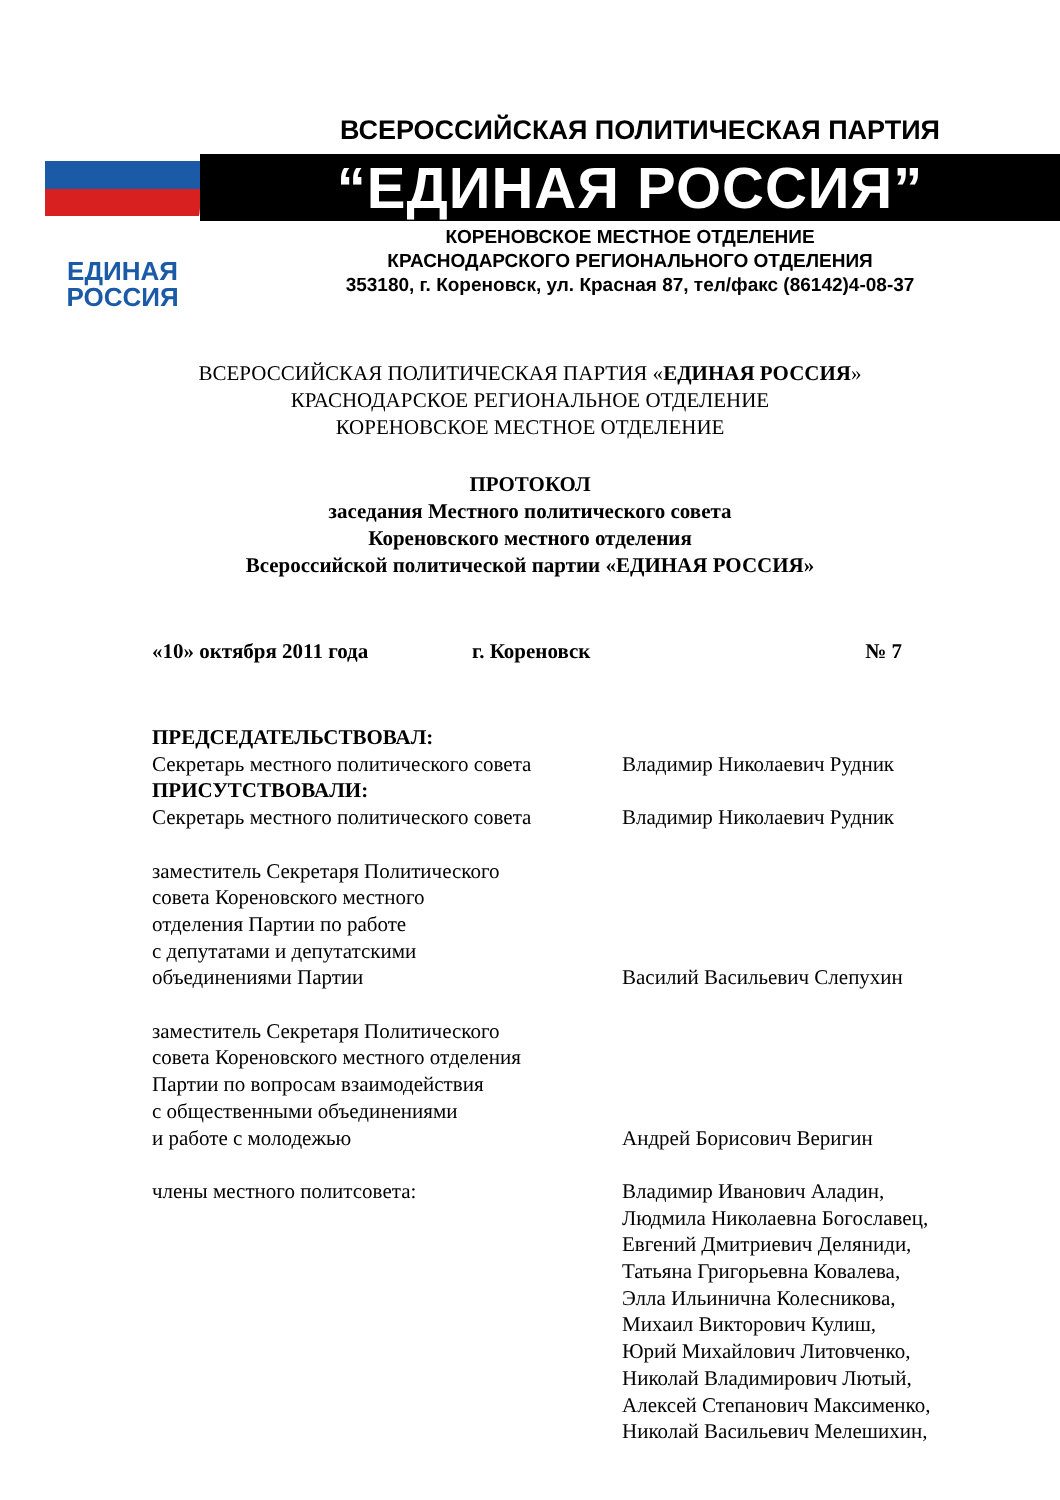ЕДИНАЯ
РОССИЯ
ВСЕРОССИЙСКАЯ ПОЛИТИЧЕСКАЯ ПАРТИЯ
“ЕДИНАЯ РОССИЯ”
КОРЕНОВСКОЕ МЕСТНОЕ ОТДЕЛЕНИЕ
КРАСНОДАРСКОГО РЕГИОНАЛЬНОГО ОТДЕЛЕНИЯ
353180, г. Кореновск, ул. Красная 87, тел/факс (86142)4-08-37
ВСЕРОССИЙСКАЯ ПОЛИТИЧЕСКАЯ ПАРТИЯ «ЕДИНАЯ РОССИЯ»
КРАСНОДАРСКОЕ РЕГИОНАЛЬНОЕ ОТДЕЛЕНИЕ
КОРЕНОВСКОЕ МЕСТНОЕ ОТДЕЛЕНИЕ
ПРОТОКОЛ
заседания Местного политического совета
Кореновского местного отделения
Всероссийской политической партии «ЕДИНАЯ РОССИЯ»
«10» октября 2011 года г. Кореновск № 7
ПРЕДСЕДАТЕЛЬСТВОВАЛ:
Секретарь местного политического совета
Владимир Николаевич Рудник
ПРИСУТСТВОВАЛИ:
Секретарь местного политического совета
Владимир Николаевич Рудник
заместитель Секретаря Политического
совета Кореновского местного
отделения Партии по работе
с депутатами и депутатскими
объединениями Партии
Василий Васильевич Слепухин
заместитель Секретаря Политического
совета Кореновского местного отделения
Партии по вопросам взаимодействия
с общественными объединениями
и работе с молодежью
Андрей Борисович Веригин
члены местного политсовета: Владимир Иванович Аладин,
Людмила Николаевна Богославец,
Евгений Дмитриевич Деляниди,
Татьяна Григорьевна Ковалева,
Элла Ильинична Колесникова,
Михаил Викторович Кулиш,
Юрий Михайлович Литовченко,
Николай Владимирович Лютый,
Алексей Степанович Максименко,
Николай Васильевич Мелешихин,